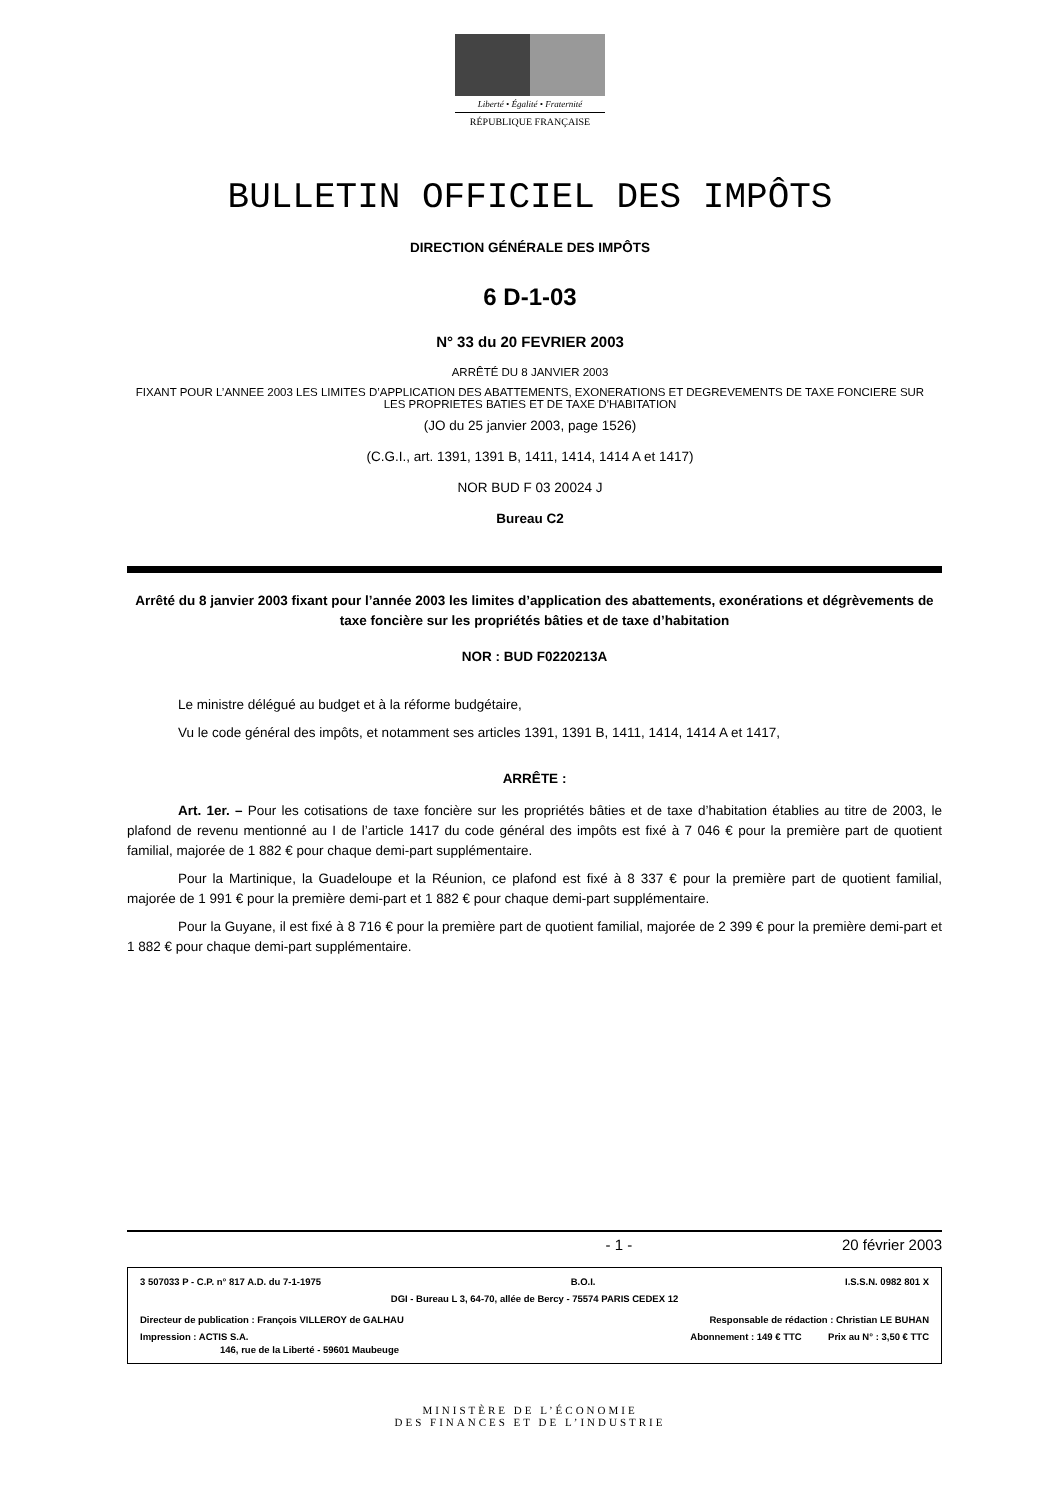Liberté • Égalité • Fraternité
RÉPUBLIQUE FRANÇAISE
BULLETIN OFFICIEL DES IMPÔTS
DIRECTION GÉNÉRALE DES IMPÔTS
6 D-1-03
N° 33 du 20 FEVRIER 2003
ARRÊTÉ DU 8 JANVIER 2003
FIXANT POUR L’ANNEE 2003 LES LIMITES D’APPLICATION DES ABATTEMENTS, EXONERATIONS ET DEGREVEMENTS DE TAXE FONCIERE SUR LES PROPRIETES BATIES ET DE TAXE D’HABITATION
(JO du 25 janvier 2003, page 1526)
(C.G.I., art. 1391, 1391 B, 1411, 1414, 1414 A et 1417)
NOR BUD F 03 20024 J
Bureau C2
Arrêté du 8 janvier 2003 fixant pour l’année 2003 les limites d’application des abattements, exonérations et dégrèvements de taxe foncière sur les propriétés bâties et de taxe d’habitation
NOR : BUD F0220213A
Le ministre délégué au budget et à la réforme budgétaire,
Vu le code général des impôts, et notamment ses articles 1391, 1391 B, 1411, 1414, 1414 A et 1417,
ARRÊTE :
Art. 1er. – Pour les cotisations de taxe foncière sur les propriétés bâties et de taxe d’habitation établies au titre de 2003, le plafond de revenu mentionné au I de l’article 1417 du code général des impôts est fixé à 7 046 € pour la première part de quotient familial, majorée de 1 882 € pour chaque demi-part supplémentaire.
Pour la Martinique, la Guadeloupe et la Réunion, ce plafond est fixé à 8 337 € pour la première part de quotient familial, majorée de 1 991 € pour la première demi-part et 1 882 € pour chaque demi-part supplémentaire.
Pour la Guyane, il est fixé à 8 716 € pour la première part de quotient familial, majorée de 2 399 € pour la première demi-part et 1 882 € pour chaque demi-part supplémentaire.
- 1 - 20 février 2003
3 507033 P - C.P. n° 817 A.D. du 7-1-1975 B.O.I. I.S.S.N. 0982 801 X
DGI - Bureau L 3, 64-70, allée de Bercy - 75574 PARIS CEDEX 12
Directeur de publication : François VILLEROY de GALHAU Responsable de rédaction : Christian LE BUHAN
Impression : ACTIS S.A. Abonnement : 149 € TTC Prix au N° : 3,50 € TTC
146, rue de la Liberté - 59601 Maubeuge
MINISTÈRE DE L’ÉCONOMIE
DES FINANCES ET DE L’INDUSTRIE